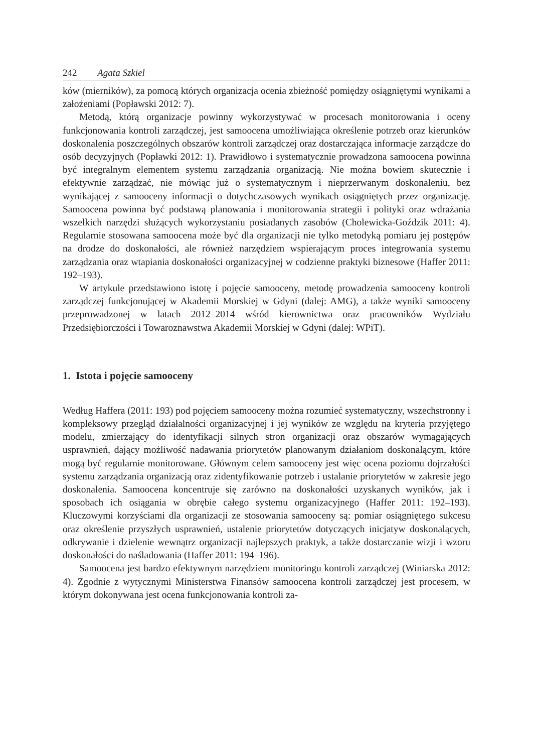242 Agata Szkiel
ków (mierników), za pomocą których organizacja ocenia zbieżność pomiędzy osiągniętymi wynikami a założeniami (Popławski 2012: 7).
Metodą, którą organizacje powinny wykorzystywać w procesach monitorowania i oceny funkcjonowania kontroli zarządczej, jest samoocena umożliwiająca określenie potrzeb oraz kierunków doskonalenia poszczególnych obszarów kontroli zarządczej oraz dostarczająca informacje zarządcze do osób decyzyjnych (Popławki 2012: 1). Prawidłowo i systematycznie prowadzona samoocena powinna być integralnym elementem systemu zarządzania organizacją. Nie można bowiem skutecznie i efektywnie zarządzać, nie mówiąc już o systematycznym i nieprzerwanym doskonaleniu, bez wynikającej z samooceny informacji o dotychczasowych wynikach osiągniętych przez organizację. Samoocena powinna być podstawą planowania i monitorowania strategii i polityki oraz wdrażania wszelkich narzędzi służących wykorzystaniu posiadanych zasobów (Cholewicka-Goździk 2011: 4). Regularnie stosowana samoocena może być dla organizacji nie tylko metodyką pomiaru jej postępów na drodze do doskonałości, ale również narzędziem wspierającym proces integrowania systemu zarządzania oraz wtapiania doskonałości organizacyjnej w codzienne praktyki biznesowe (Haffer 2011: 192–193).
W artykule przedstawiono istotę i pojęcie samooceny, metodę prowadzenia samooceny kontroli zarządczej funkcjonującej w Akademii Morskiej w Gdyni (dalej: AMG), a także wyniki samooceny przeprowadzonej w latach 2012–2014 wśród kierownictwa oraz pracowników Wydziału Przedsiębiorczości i Towaroznawstwa Akademii Morskiej w Gdyni (dalej: WPiT).
1. Istota i pojęcie samooceny
Według Haffera (2011: 193) pod pojęciem samooceny można rozumieć systematyczny, wszechstronny i kompleksowy przegląd działalności organizacyjnej i jej wyników ze względu na kryteria przyjętego modelu, zmierzający do identyfikacji silnych stron organizacji oraz obszarów wymagających usprawnień, dający możliwość nadawania priorytetów planowanym działaniom doskonalącym, które mogą być regularnie monitorowane. Głównym celem samooceny jest więc ocena poziomu dojrzałości systemu zarządzania organizacją oraz zidentyfikowanie potrzeb i ustalanie priorytetów w zakresie jego doskonalenia. Samoocena koncentruje się zarówno na doskonałości uzyskanych wyników, jak i sposobach ich osiągania w obrębie całego systemu organizacyjnego (Haffer 2011: 192–193). Kluczowymi korzyściami dla organizacji ze stosowania samooceny są: pomiar osiągniętego sukcesu oraz określenie przyszłych usprawnień, ustalenie priorytetów dotyczących inicjatyw doskonalących, odkrywanie i dzielenie wewnątrz organizacji najlepszych praktyk, a także dostarczanie wizji i wzoru doskonałości do naśladowania (Haffer 2011: 194–196).
Samoocena jest bardzo efektywnym narzędziem monitoringu kontroli zarządczej (Winiarska 2012: 4). Zgodnie z wytycznymi Ministerstwa Finansów samoocena kontroli zarządczej jest procesem, w którym dokonywana jest ocena funkcjonowania kontroli za-